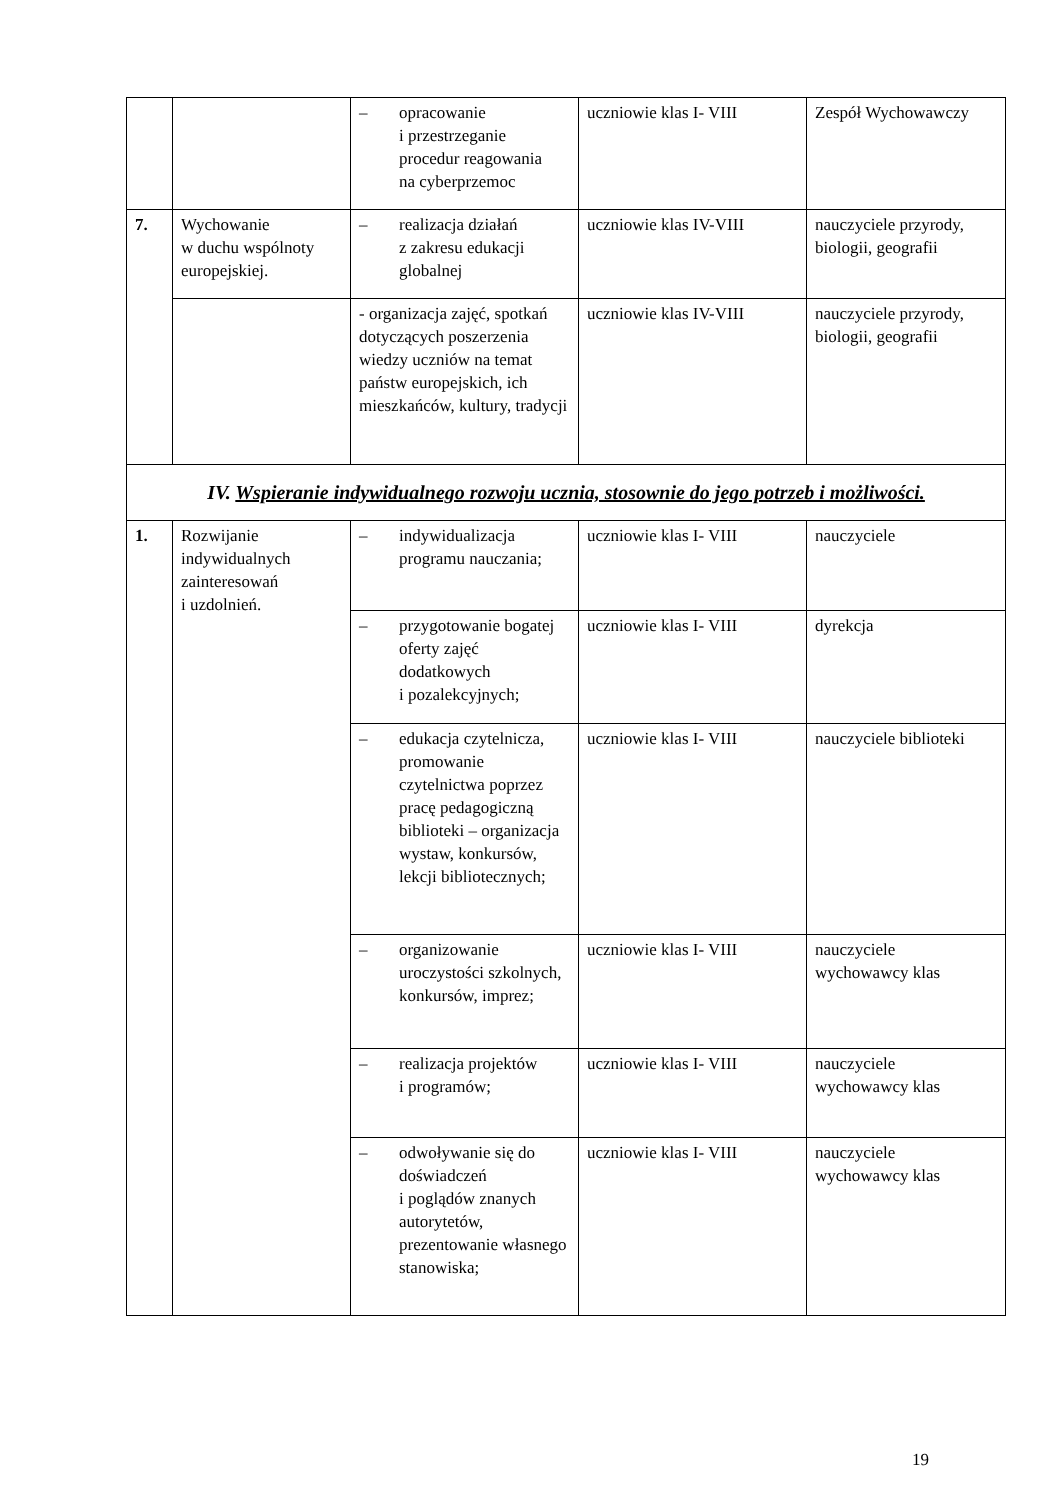| | | – opracowanie i przestrzeganie procedur reagowania na cyberprzemoc | uczniowie klas I- VIII | Zespół Wychowawczy |
| 7. | Wychowanie w duchu wspólnoty europejskiej. | – realizacja działań z zakresu edukacji globalnej | uczniowie klas IV-VIII | nauczyciele przyrody, biologii, geografii |
| | | - organizacja zajęć, spotkań dotyczących poszerzenia wiedzy uczniów na temat państw europejskich, ich mieszkańców, kultury, tradycji | uczniowie klas IV-VIII | nauczyciele przyrody, biologii, geografii |
| IV. Wspieranie indywidualnego rozwoju ucznia, stosownie do jego potrzeb i możliwości. | | | | |
| 1. | Rozwijanie indywidualnych zainteresowań i uzdolnień. | – indywidualizacja programu nauczania; | uczniowie klas I- VIII | nauczyciele |
| | | – przygotowanie bogatej oferty zajęć dodatkowych i pozalekcyjnych; | uczniowie klas I- VIII | dyrekcja |
| | | – edukacja czytelnicza, promowanie czytelnictwa poprzez pracę pedagogiczną biblioteki – organizacja wystaw, konkursów, lekcji bibliotecznych; | uczniowie klas I- VIII | nauczyciele biblioteki |
| | | – organizowanie uroczystości szkolnych, konkursów, imprez; | uczniowie klas I- VIII | nauczyciele wychowawcy klas |
| | | – realizacja projektów i programów; | uczniowie klas I- VIII | nauczyciele wychowawcy klas |
| | | – odwoływanie się do doświadczeń i poglądów znanych autorytetów, prezentowanie własnego stanowiska; | uczniowie klas I- VIII | nauczyciele wychowawcy klas |
19